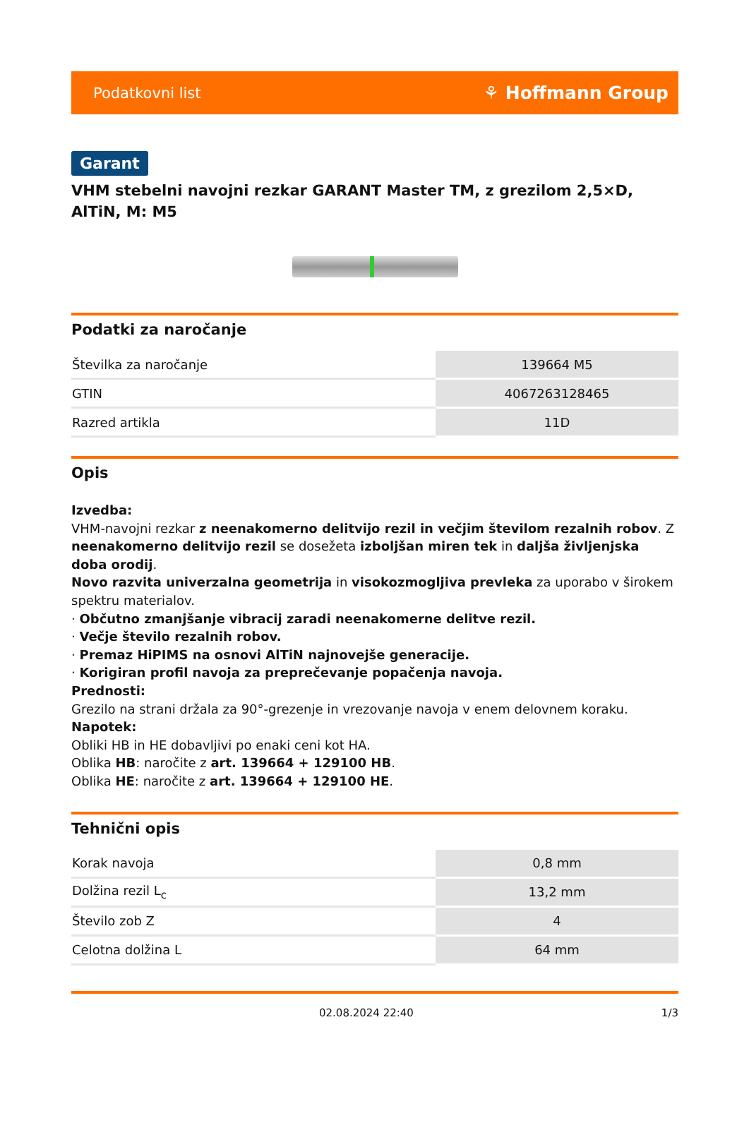Podatkovni list ⚘ Hoffmann Group
Garant
VHM stebelni navojni rezkar GARANT Master TM, z grezilom 2,5×D, AlTiN, M: M5
Podatki za naročanje
| Številka za naročanje | 139664 M5 |
| GTIN | 4067263128465 |
| Razred artikla | 11D |
Opis
Izvedba:
VHM-navojni rezkar z neenakomerno delitvijo rezil in večjim številom rezalnih robov. Z neenakomerno delitvijo rezil se dosežeta izboljšan miren tek in daljša življenjska doba orodij.
Novo razvita univerzalna geometrija in visokozmogljiva prevleka za uporabo v širokem spektru materialov.
· Občutno zmanjšanje vibracij zaradi neenakomerne delitve rezil.
· Večje število rezalnih robov.
· Premaz HiPIMS na osnovi AlTiN najnovejše generacije.
· Korigiran profil navoja za preprečevanje popačenja navoja.
Prednosti:
Grezilo na strani držala za 90°-grezenje in vrezovanje navoja v enem delovnem koraku.
Napotek:
Obliki HB in HE dobavljivi po enaki ceni kot HA.
Oblika HB: naročite z art. 139664 + 129100 HB.
Oblika HE: naročite z art. 139664 + 129100 HE.
Tehnični opis
| Korak navoja | 0,8 mm |
| Dolžina rezil L<sub>c</sub> | 13,2 mm |
| Število zob Z | 4 |
| Celotna dolžina L | 64 mm |
02.08.2024 22:40 1/3